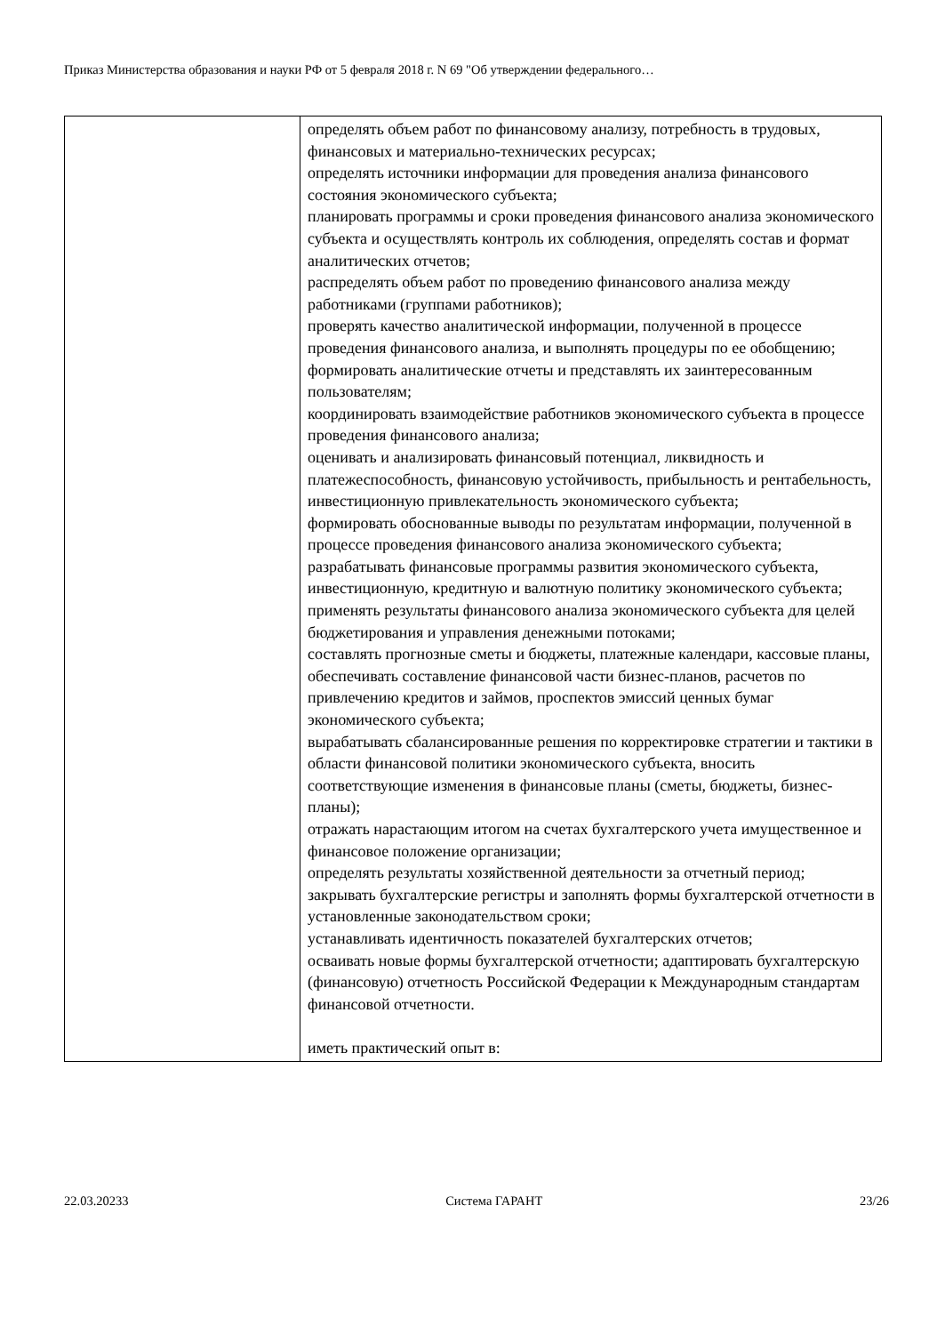Приказ Министерства образования и науки РФ от 5 февраля 2018 г. N 69 "Об утверждении федерального…
| | определять объем работ по финансовому анализу, потребность в трудовых, финансовых и материально-технических ресурсах; определять источники информации для проведения анализа финансового состояния экономического субъекта; планировать программы и сроки проведения финансового анализа экономического субъекта и осуществлять контроль их соблюдения, определять состав и формат аналитических отчетов; распределять объем работ по проведению финансового анализа между работниками (группами работников); проверять качество аналитической информации, полученной в процессе проведения финансового анализа, и выполнять процедуры по ее обобщению; формировать аналитические отчеты и представлять их заинтересованным пользователям; координировать взаимодействие работников экономического субъекта в процессе проведения финансового анализа; оценивать и анализировать финансовый потенциал, ликвидность и платежеспособность, финансовую устойчивость, прибыльность и рентабельность, инвестиционную привлекательность экономического субъекта; формировать обоснованные выводы по результатам информации, полученной в процессе проведения финансового анализа экономического субъекта; разрабатывать финансовые программы развития экономического субъекта, инвестиционную, кредитную и валютную политику экономического субъекта; применять результаты финансового анализа экономического субъекта для целей бюджетирования и управления денежными потоками; составлять прогнозные сметы и бюджеты, платежные календари, кассовые планы, обеспечивать составление финансовой части бизнес-планов, расчетов по привлечению кредитов и займов, проспектов эмиссий ценных бумаг экономического субъекта; вырабатывать сбалансированные решения по корректировке стратегии и тактики в области финансовой политики экономического субъекта, вносить соответствующие изменения в финансовые планы (сметы, бюджеты, бизнес-планы); отражать нарастающим итогом на счетах бухгалтерского учета имущественное и финансовое положение организации; определять результаты хозяйственной деятельности за отчетный период; закрывать бухгалтерские регистры и заполнять формы бухгалтерской отчетности в установленные законодательством сроки; устанавливать идентичность показателей бухгалтерских отчетов; осваивать новые формы бухгалтерской отчетности; адаптировать бухгалтерскую (финансовую) отчетность Российской Федерации к Международным стандартам финансовой отчетности. иметь практический опыт в: |
22.03.20233 Система ГАРАНТ 23/26